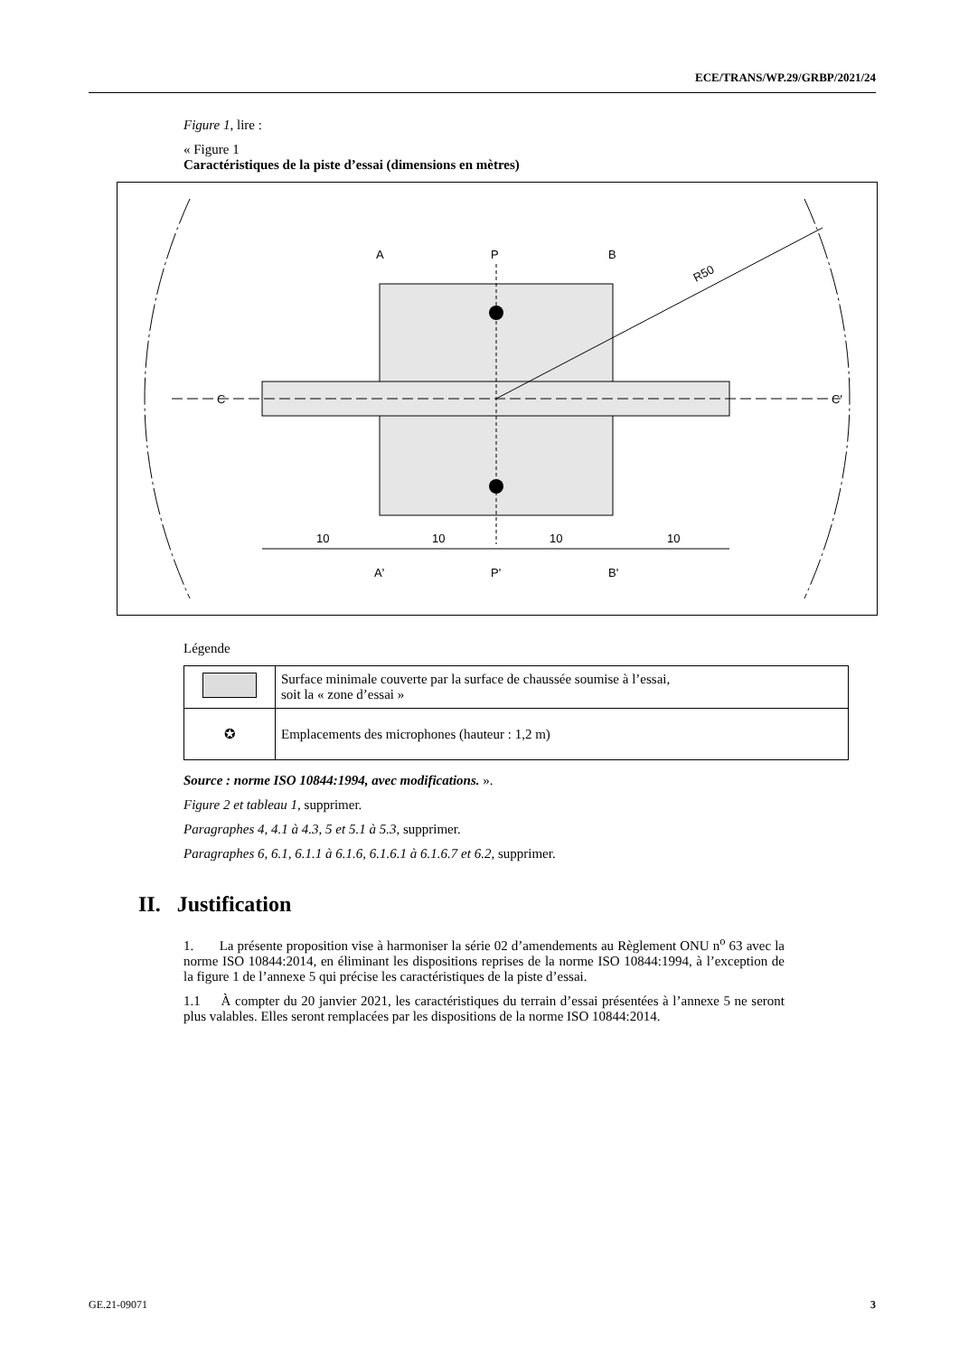ECE/TRANS/WP.29/GRBP/2021/24
Figure 1, lire :
« Figure 1
Caractéristiques de la piste d’essai (dimensions en mètres)
A
P
B
A'
P'
B'
C
C'
10
10
10
10
R50
Légende
| | Surface minimale couverte par la surface de chaussée soumise à l’essai, soit la « zone d’essai » |
| ✪ | Emplacements des microphones (hauteur : 1,2 m) |
Source : norme ISO 10844:1994, avec modifications. ».
Figure 2 et tableau 1, supprimer.
Paragraphes 4, 4.1 à 4.3, 5 et 5.1 à 5.3, supprimer.
Paragraphes 6, 6.1, 6.1.1 à 6.1.6, 6.1.6.1 à 6.1.6.7 et 6.2, supprimer.
II. Justification
1. La présente proposition vise à harmoniser la série 02 d’amendements au Règlement ONU n<sup>o</sup> 63 avec la norme ISO 10844:2014, en éliminant les dispositions reprises de la norme ISO 10844:1994, à l’exception de la figure 1 de l’annexe 5 qui précise les caractéristiques de la piste d’essai.
1.1 À compter du 20 janvier 2021, les caractéristiques du terrain d’essai présentées à l’annexe 5 ne seront plus valables. Elles seront remplacées par les dispositions de la norme ISO 10844:2014.
GE.21-09071 3